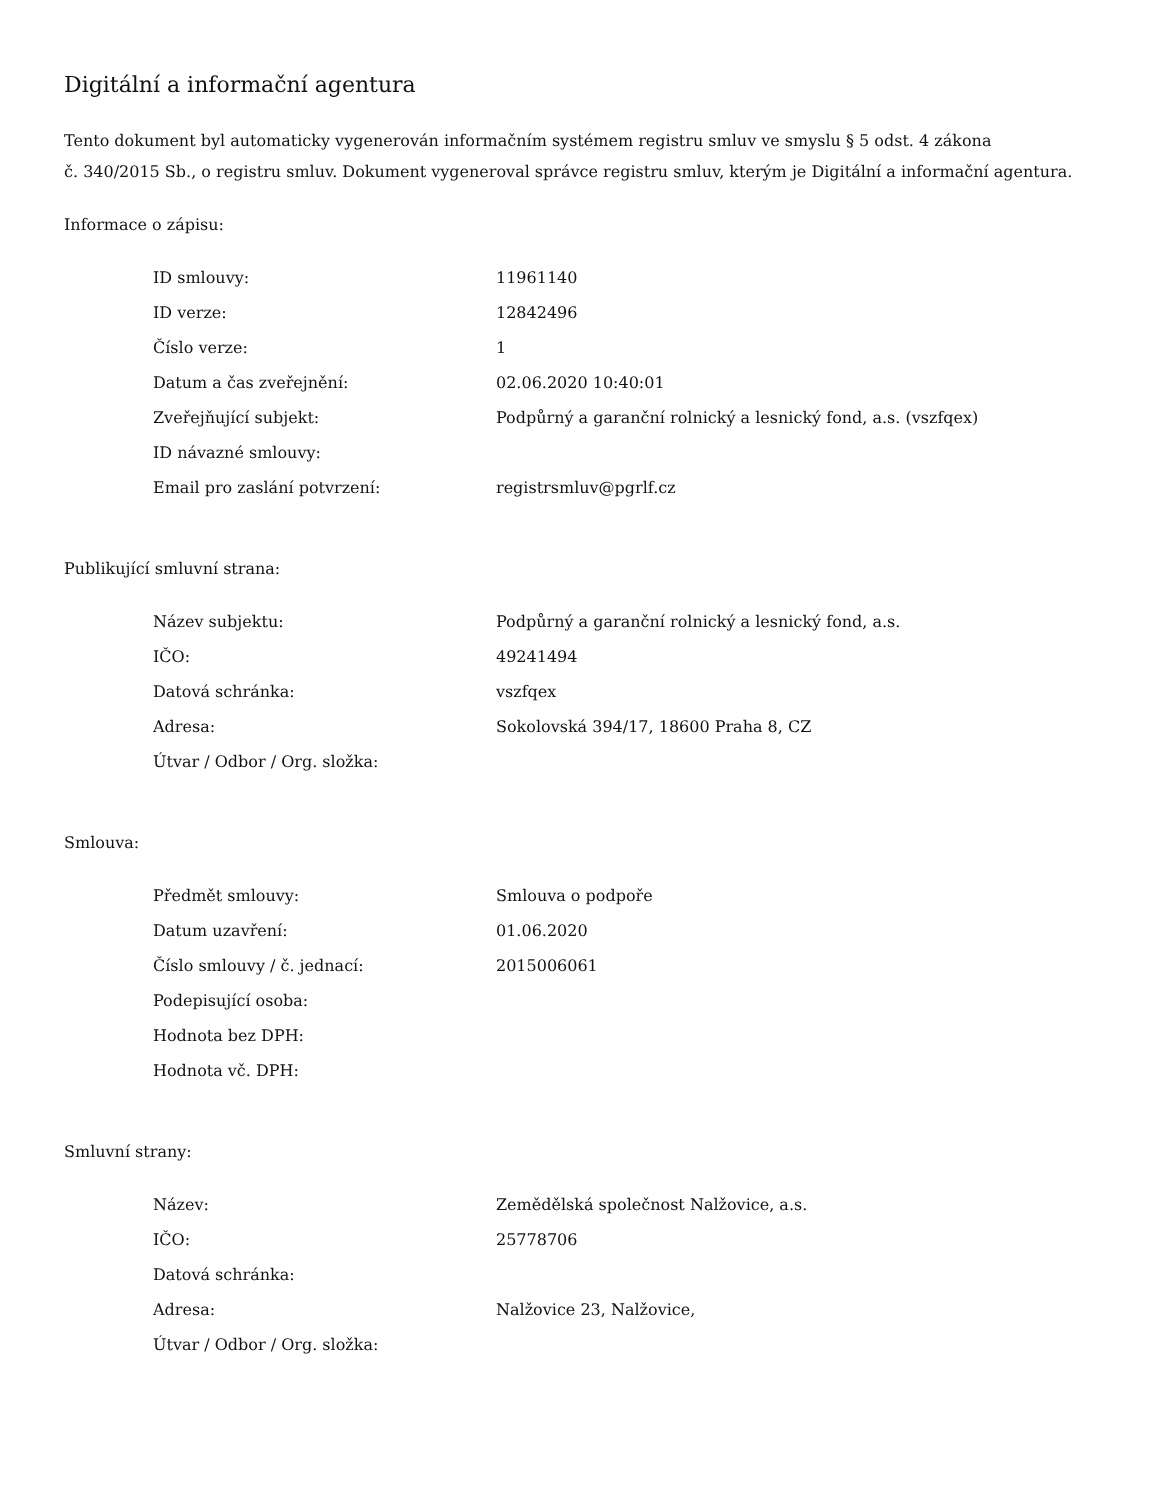Digitální a informační agentura
Tento dokument byl automaticky vygenerován informačním systémem registru smluv ve smyslu § 5 odst. 4 zákona
č. 340/2015 Sb., o registru smluv. Dokument vygeneroval správce registru smluv, kterým je Digitální a informační agentura.
Informace o zápisu:
| ID smlouvy: | 11961140 |
| ID verze: | 12842496 |
| Číslo verze: | 1 |
| Datum a čas zveřejnění: | 02.06.2020 10:40:01 |
| Zveřejňující subjekt: | Podpůrný a garanční rolnický a lesnický fond, a.s. (vszfqex) |
| ID návazné smlouvy: | |
| Email pro zaslání potvrzení: | registrsmluv@pgrlf.cz |
Publikující smluvní strana:
| Název subjektu: | Podpůrný a garanční rolnický a lesnický fond, a.s. |
| IČO: | 49241494 |
| Datová schránka: | vszfqex |
| Adresa: | Sokolovská 394/17, 18600 Praha 8, CZ |
| Útvar / Odbor / Org. složka: | |
Smlouva:
| Předmět smlouvy: | Smlouva o podpoře |
| Datum uzavření: | 01.06.2020 |
| Číslo smlouvy / č. jednací: | 2015006061 |
| Podepisující osoba: | |
| Hodnota bez DPH: | |
| Hodnota vč. DPH: | |
Smluvní strany:
| Název: | Zemědělská společnost Nalžovice, a.s. |
| IČO: | 25778706 |
| Datová schránka: | |
| Adresa: | Nalžovice 23, Nalžovice, |
| Útvar / Odbor / Org. složka: | |